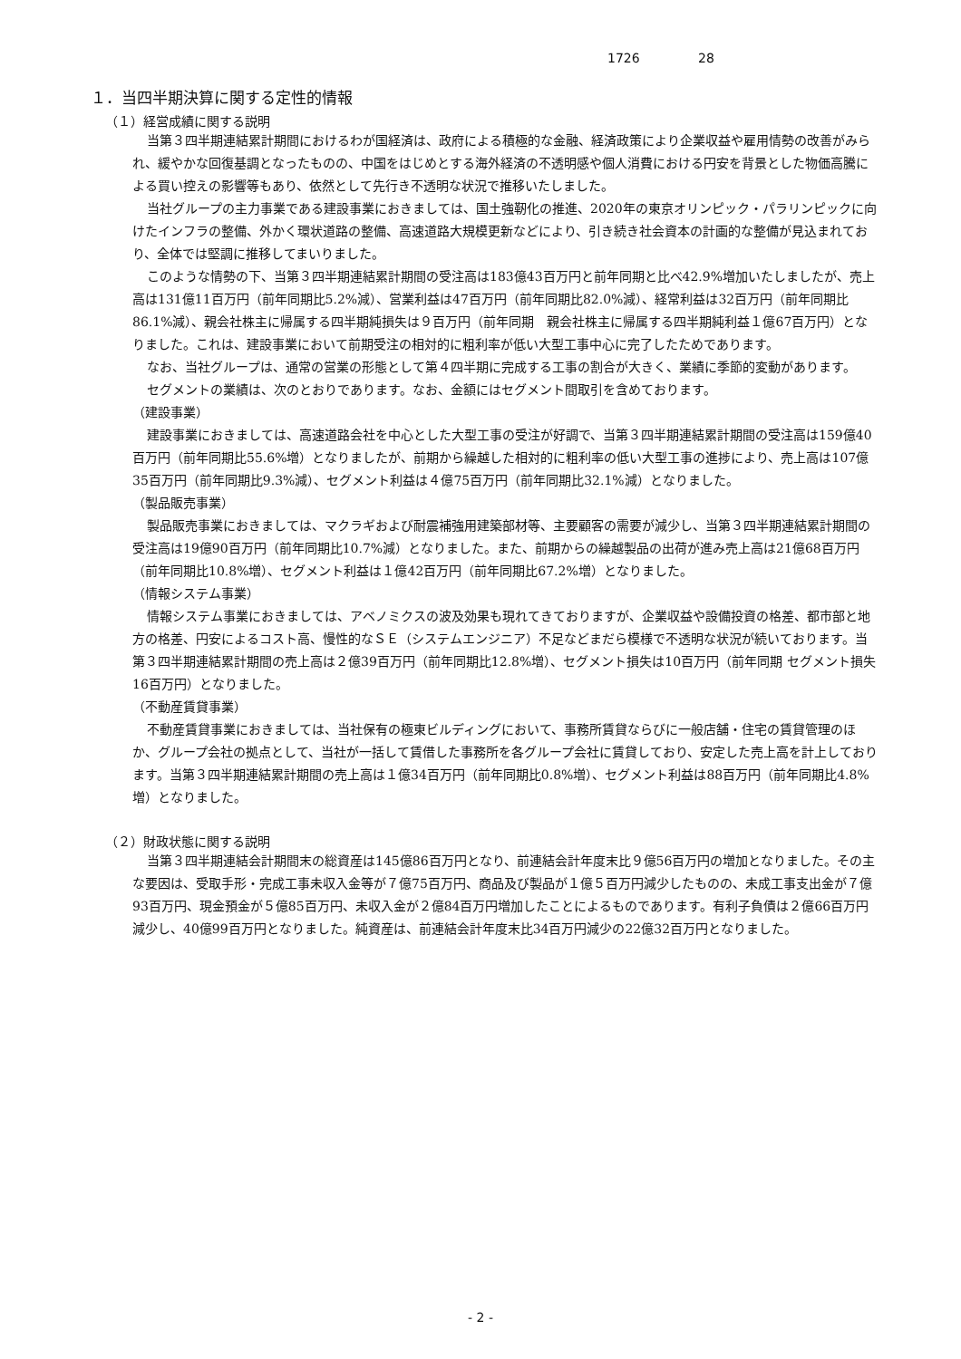1726 28
１．当四半期決算に関する定性的情報
（１）経営成績に関する説明
当第３四半期連結累計期間におけるわが国経済は、政府による積極的な金融、経済政策により企業収益や雇用情勢の改善がみられ、緩やかな回復基調となったものの、中国をはじめとする海外経済の不透明感や個人消費における円安を背景とした物価高騰による買い控えの影響等もあり、依然として先行き不透明な状況で推移いたしました。
当社グループの主力事業である建設事業におきましては、国土強靭化の推進、2020年の東京オリンピック・パラリンピックに向けたインフラの整備、外かく環状道路の整備、高速道路大規模更新などにより、引き続き社会資本の計画的な整備が見込まれており、全体では堅調に推移してまいりました。
このような情勢の下、当第３四半期連結累計期間の受注高は183億43百万円と前年同期と比べ42.9%増加いたしましたが、売上高は131億11百万円（前年同期比5.2%減）、営業利益は47百万円（前年同期比82.0%減）、経常利益は32百万円（前年同期比86.1%減）、親会社株主に帰属する四半期純損失は９百万円（前年同期　親会社株主に帰属する四半期純利益１億67百万円）となりました。これは、建設事業において前期受注の相対的に粗利率が低い大型工事中心に完了したためであります。
なお、当社グループは、通常の営業の形態として第４四半期に完成する工事の割合が大きく、業績に季節的変動があります。
セグメントの業績は、次のとおりであります。なお、金額にはセグメント間取引を含めております。
（建設事業）
建設事業におきましては、高速道路会社を中心とした大型工事の受注が好調で、当第３四半期連結累計期間の受注高は159億40百万円（前年同期比55.6%増）となりましたが、前期から繰越した相対的に粗利率の低い大型工事の進捗により、売上高は107億35百万円（前年同期比9.3%減）、セグメント利益は４億75百万円（前年同期比32.1%減）となりました。
（製品販売事業）
製品販売事業におきましては、マクラギおよび耐震補強用建築部材等、主要顧客の需要が減少し、当第３四半期連結累計期間の受注高は19億90百万円（前年同期比10.7%減）となりました。また、前期からの繰越製品の出荷が進み売上高は21億68百万円（前年同期比10.8%増）、セグメント利益は１億42百万円（前年同期比67.2%増）となりました。
（情報システム事業）
情報システム事業におきましては、アベノミクスの波及効果も現れてきておりますが、企業収益や設備投資の格差、都市部と地方の格差、円安によるコスト高、慢性的なＳＥ（システムエンジニア）不足などまだら模様で不透明な状況が続いております。当第３四半期連結累計期間の売上高は２億39百万円（前年同期比12.8%増）、セグメント損失は10百万円（前年同期 セグメント損失16百万円）となりました。
（不動産賃貸事業）
不動産賃貸事業におきましては、当社保有の極東ビルディングにおいて、事務所賃貸ならびに一般店舗・住宅の賃貸管理のほか、グループ会社の拠点として、当社が一括して賃借した事務所を各グループ会社に賃貸しており、安定した売上高を計上しております。当第３四半期連結累計期間の売上高は１億34百万円（前年同期比0.8%増）、セグメント利益は88百万円（前年同期比4.8%増）となりました。
（２）財政状態に関する説明
当第３四半期連結会計期間末の総資産は145億86百万円となり、前連結会計年度末比９億56百万円の増加となりました。その主な要因は、受取手形・完成工事未収入金等が７億75百万円、商品及び製品が１億５百万円減少したものの、未成工事支出金が７億93百万円、現金預金が５億85百万円、未収入金が２億84百万円増加したことによるものであります。有利子負債は２億66百万円減少し、40億99百万円となりました。純資産は、前連結会計年度末比34百万円減少の22億32百万円となりました。
- 2 -